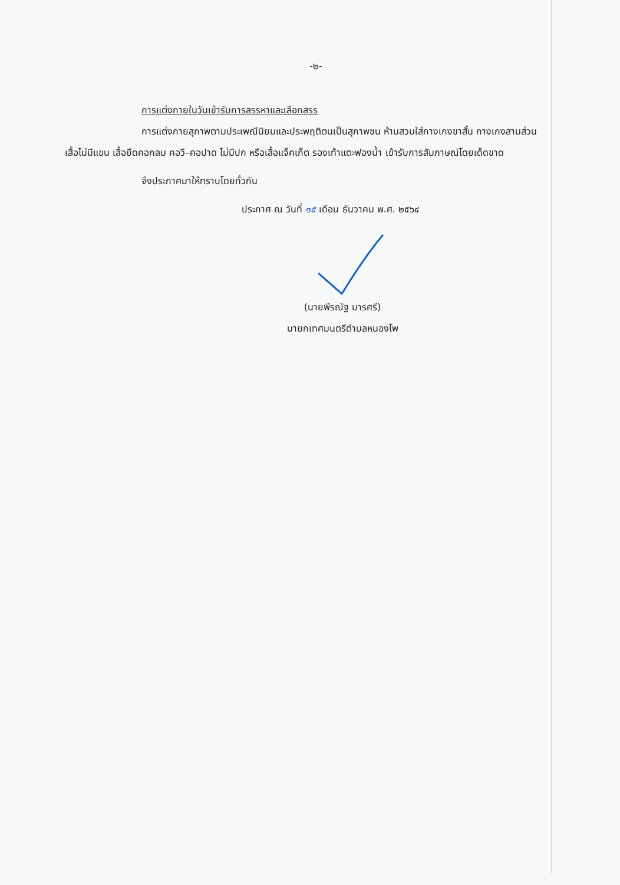-๒-
การแต่งกายในวันเข้ารับการสรรหาและเลือกสรร
การแต่งกายสุภาพตามประเพณีนิยมและประพฤติตนเป็นสุภาพชน ห้ามสวมใส่กางเกงขาสั้น กางเกงสามส่วน เสื้อไม่มีแขน เสื้อยืดคอกลม คอวี–คอปาด ไม่มีปก หรือเสื้อแจ็คเก็ต รองเท้าแตะฟองน้ำ เข้ารับการสัมภาษณ์โดยเด็ดขาด
จึงประกาศมาให้ทราบโดยทั่วกัน
ประกาศ ณ วันที่ ๑๕ เดือน ธันวาคม พ.ศ. ๒๕๖๔
(นายพีรณัฐ มารศรี)
นายกเทศมนตรีตำบลหนองโพ